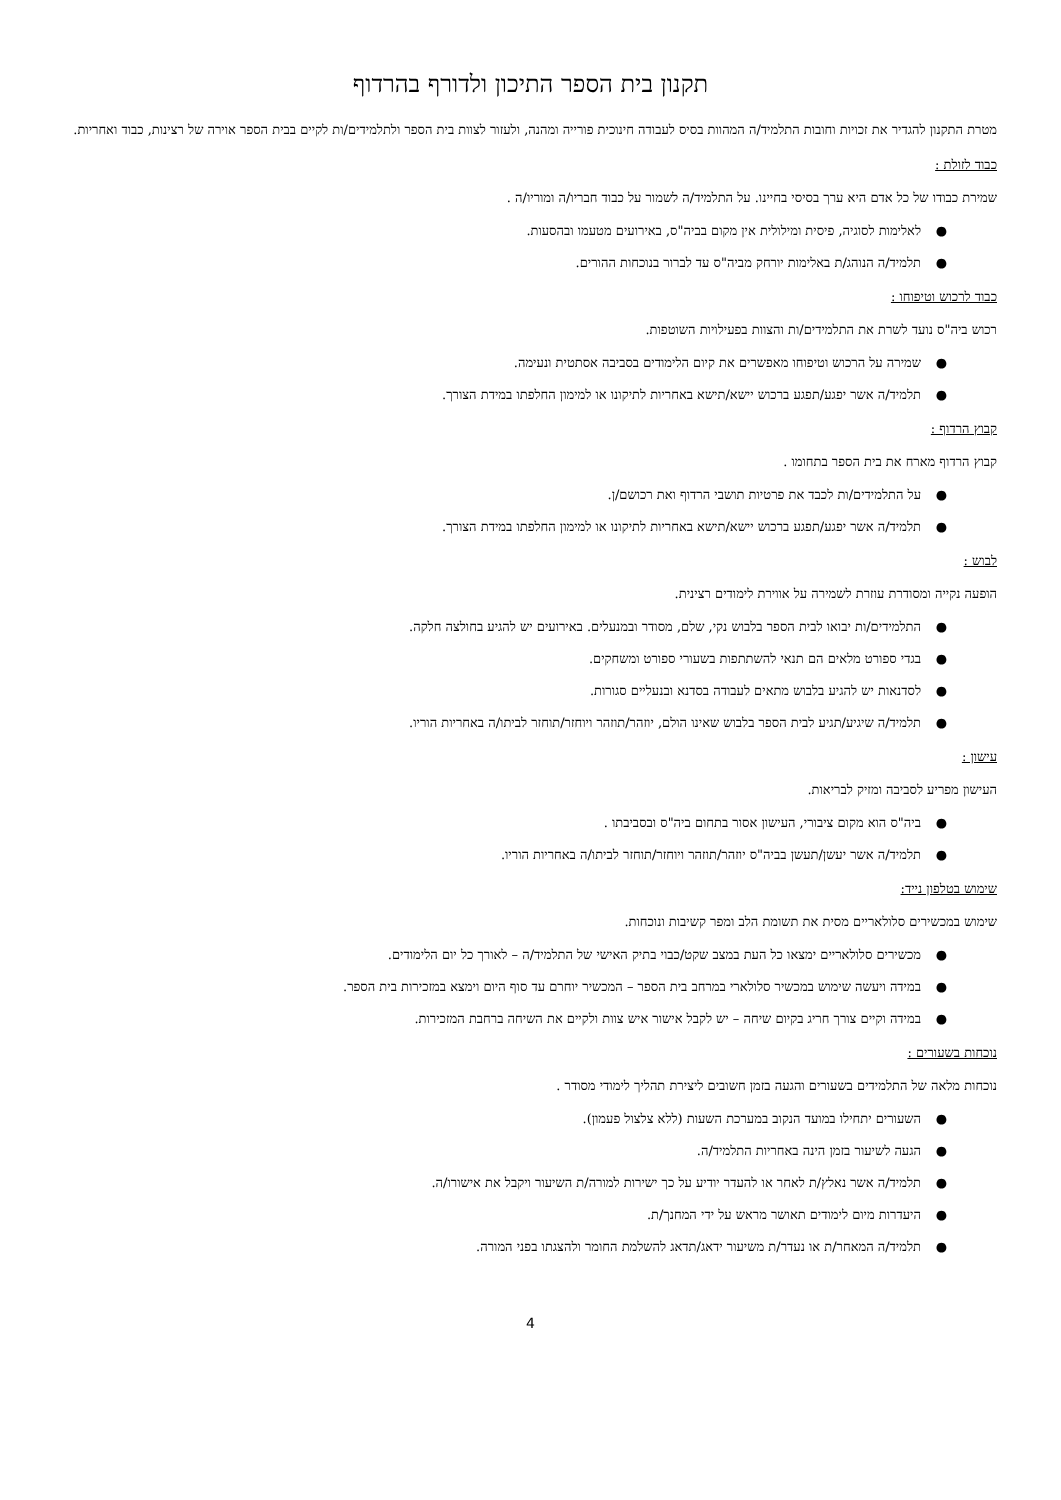תקנון בית הספר התיכון ולדורף בהרדוף
מטרת התקנון להגדיר את זכויות וחובות התלמיד/ה המהוות בסיס לעבודה חינוכית פורייה ומהנה, ולעזור לצוות בית הספר ולתלמידים/ות לקיים בבית הספר אוירה של רצינות, כבוד ואחריות.
כבוד לזולת :
שמירת כבודו של כל אדם היא ערך בסיסי בחיינו. על התלמיד/ה לשמור על כבוד חבריו/ה ומוריו/ה .
● לאלימות לסוגיה, פיסית ומילולית אין מקום בביה"ס, באירועים מטעמו ובהסעות.
● תלמיד/ה הנוהג/ת באלימות יורחק מביה"ס עד לברור בנוכחות ההורים.
כבוד לרכוש וטיפוחו :
רכוש ביה"ס נועד לשרת את התלמידים/ות והצוות בפעילויות השוטפות.
● שמירה על הרכוש וטיפוחו מאפשרים את קיום הלימודים בסביבה אסתטית ונעימה.
● תלמיד/ה אשר יפגע/תפגע ברכוש יישא/תישא באחריות לתיקונו או למימון החלפתו במידת הצורך.
קבוץ הרדוף :
קבוץ הרדוף מארח את בית הספר בתחומו .
● על התלמידים/ות לכבד את פרטיות תושבי הרדוף ואת רכושם/ן.
● תלמיד/ה אשר יפגע/תפגע ברכוש יישא/תישא באחריות לתיקונו או למימון החלפתו במידת הצורך.
לבוש :
הופעה נקייה ומסודרת עוזרת לשמירה על אווירת לימודים רצינית.
● התלמידים/ות יבואו לבית הספר בלבוש נקי, שלם, מסודר ובמנעלים. באירועים יש להגיע בחולצה חלקה.
● בגדי ספורט מלאים הם תנאי להשתתפות בשעורי ספורט ומשחקים.
● לסדנאות יש להגיע בלבוש מתאים לעבודה בסדנא ובנעליים סגורות.
● תלמיד/ה שיגיע/תגיע לבית הספר בלבוש שאינו הולם, יוזהר/תוזהר ויוחזר/תוחזר לביתו/ה באחריות הוריו.
עישון :
העישון מפריע לסביבה ומזיק לבריאות.
● ביה"ס הוא מקום ציבורי, העישון אסור בתחום ביה"ס ובסביבתו .
● תלמיד/ה אשר יעשן/תעשן בביה"ס יוזהר/תוזהר ויוחזר/תוחזר לביתו/ה באחריות הוריו.
שימוש בטלפון נייד:
שימוש במכשירים סלולאריים מסית את תשומת הלב ומפר קשיבות ונוכחות.
● מכשירים סלולאריים ימצאו כל העת במצב שקט/כבוי בתיק האישי של התלמיד/ה – לאורך כל יום הלימודים.
● במידה ויעשה שימוש במכשיר סלולארי במרחב בית הספר – המכשיר יוחרם עד סוף היום וימצא במזכירות בית הספר.
● במידה וקיים צורך חריג בקיום שיחה – יש לקבל אישור איש צוות ולקיים את השיחה ברחבת המזכירות.
נוכחות בשעורים :
נוכחות מלאה של התלמידים בשעורים והגעה בזמן חשובים ליצירת תהליך לימודי מסודר .
● השעורים יתחילו במועד הנקוב במערכת השעות (ללא צלצול פעמון).
● הגעה לשיעור בזמן הינה באחריות התלמיד/ה.
● תלמיד/ה אשר נאלץ/ת לאחר או להעדר יודיע על כך ישירות למורה/ת השיעור ויקבל את אישורו/ה.
● היעדרות מיום לימודים תאושר מראש על ידי המחנך/ת.
● תלמיד/ה המאחר/ת או נעדר/ת משיעור ידאג/תדאג להשלמת החומר ולהצגתו בפני המורה.
4